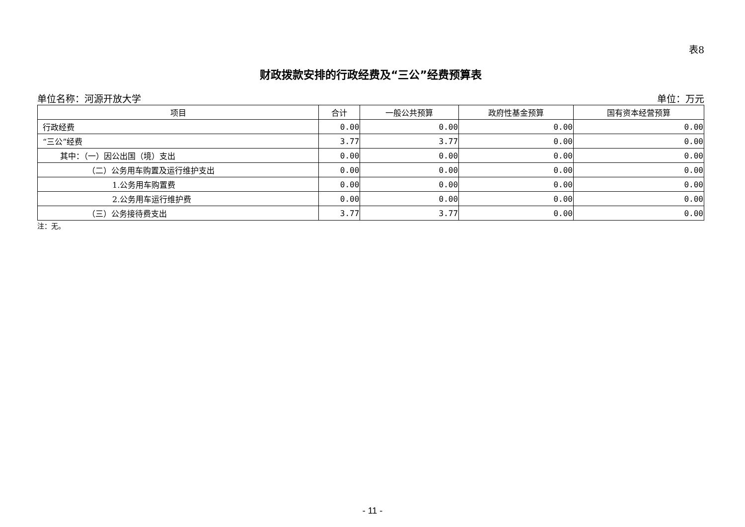表8
财政拨款安排的行政经费及“三公”经费预算表
单位名称：河源开放大学 单位：万元
| 项目 | 合计 | 一般公共预算 | 政府性基金预算 | 国有资本经营预算 |
| --- | --- | --- | --- | --- |
| 行政经费 | 0.00 | 0.00 | 0.00 | 0.00 |
| “三公”经费 | 3.77 | 3.77 | 0.00 | 0.00 |
| 其中：（一）因公出国（境）支出 | 0.00 | 0.00 | 0.00 | 0.00 |
| （二）公务用车购置及运行维护支出 | 0.00 | 0.00 | 0.00 | 0.00 |
| 1.公务用车购置费 | 0.00 | 0.00 | 0.00 | 0.00 |
| 2.公务用车运行维护费 | 0.00 | 0.00 | 0.00 | 0.00 |
| （三）公务接待费支出 | 3.77 | 3.77 | 0.00 | 0.00 |
注：无。
- 11 -